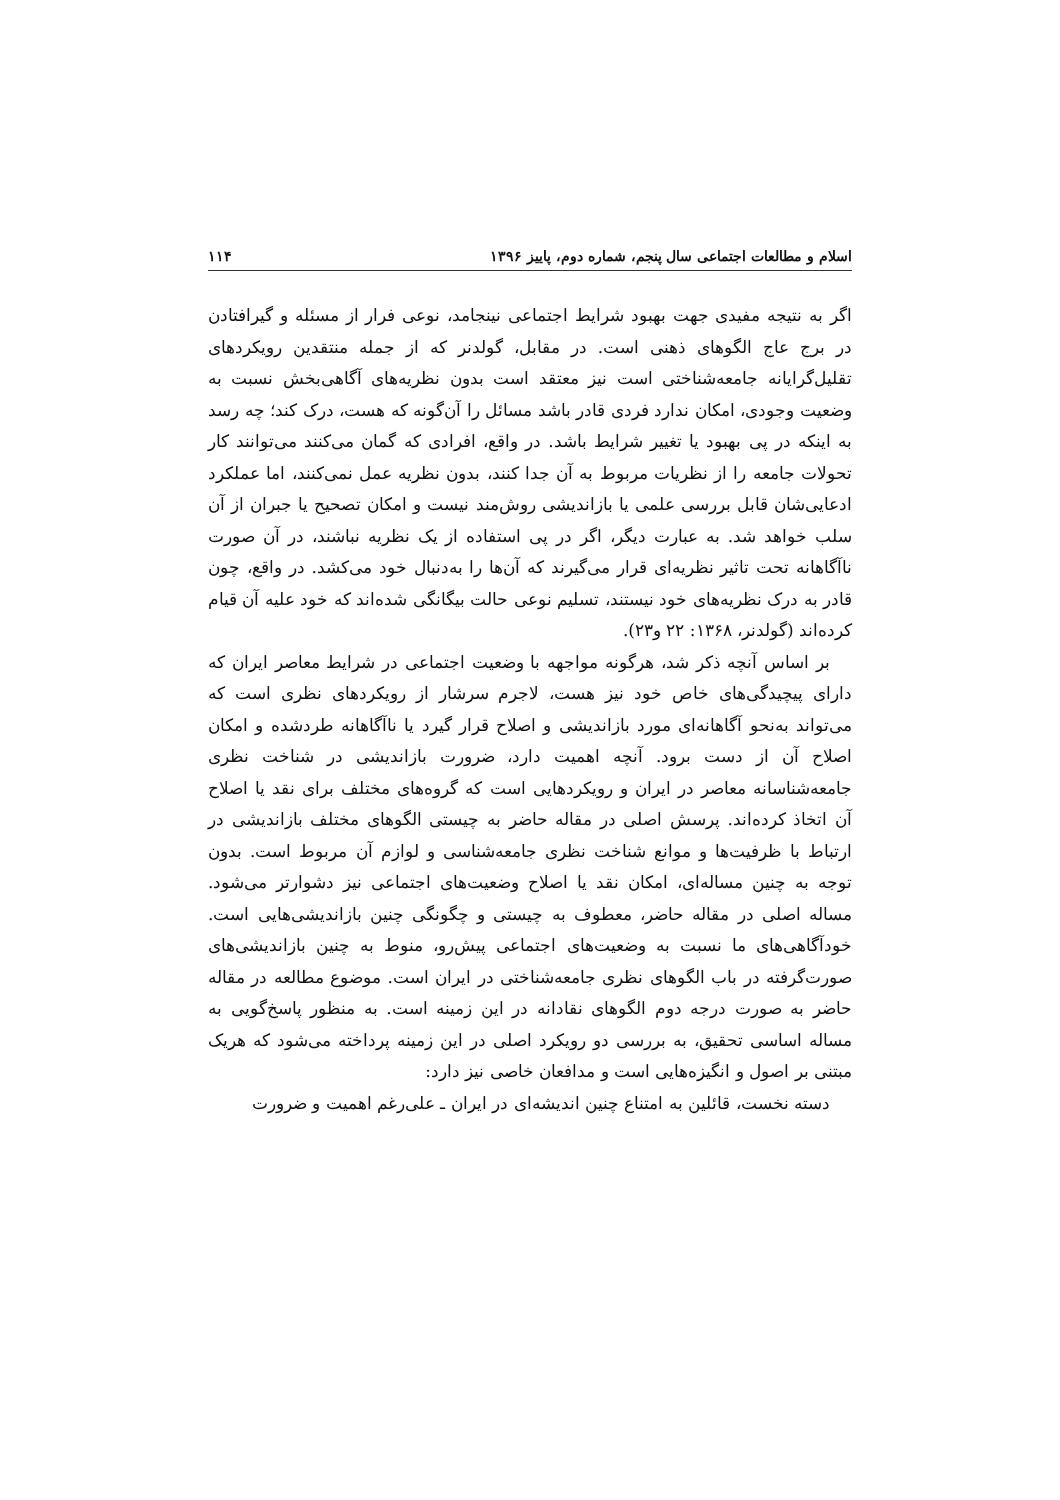اسلام و مطالعات اجتماعی سال پنجم، شماره دوم، پاییز ۱۳۹۶ ۱۱۴
اگر به نتیجه مفیدی جهت بهبود شرایط اجتماعی نینجامد، نوعی فرار از مسئله و گیرافتادن در برج عاج الگوهای ذهنی است. در مقابل، گولدنر که از جمله منتقدین رویکردهای تقلیل‌گرایانه جامعه‌شناختی است نیز معتقد است بدون نظریه‌های آگاهی‌بخش نسبت به وضعیت وجودی، امکان ندارد فردی قادر باشد مسائل را آن‌گونه که هست، درک کند؛ چه رسد به اینکه در پی بهبود یا تغییر شرایط باشد. در واقع، افرادی که گمان می‌کنند می‌توانند کار تحولات جامعه را از نظریات مربوط به آن جدا کنند، بدون نظریه عمل نمی‌کنند، اما عملکرد ادعایی‌شان قابل بررسی علمی یا بازاندیشی روش‌مند نیست و امکان تصحیح یا جبران از آن سلب خواهد شد. به عبارت دیگر، اگر در پی استفاده از یک نظریه نباشند، در آن صورت ناآگاهانه تحت تاثیر نظریه‌ای قرار می‌گیرند که آن‌ها را به‌دنبال خود می‌کشد. در واقع، چون قادر به درک نظریه‌های خود نیستند، تسلیم نوعی حالت بیگانگی شده‌اند که خود علیه آن قیام کرده‌اند (گولدنر، ۱۳۶۸: ۲۲ و۲۳).
بر اساس آنچه ذکر شد، هرگونه مواجهه با وضعیت اجتماعی در شرایط معاصر ایران که دارای پیچیدگی‌های خاص خود نیز هست، لاجرم سرشار از رویکردهای نظری است که می‌تواند به‌نحو آگاهانه‌ای مورد بازاندیشی و اصلاح قرار گیرد یا ناآگاهانه طردشده و امکان اصلاح آن از دست برود. آنچه اهمیت دارد، ضرورت بازاندیشی در شناخت نظری جامعه‌شناسانه معاصر در ایران و رویکردهایی است که گروه‌های مختلف برای نقد یا اصلاح آن اتخاذ کرده‌اند. پرسش اصلی در مقاله حاضر به چیستی الگوهای مختلف بازاندیشی در ارتباط با ظرفیت‌ها و موانع شناخت نظری جامعه‌شناسی و لوازم آن مربوط است. بدون توجه به چنین مساله‌ای، امکان نقد یا اصلاح وضعیت‌های اجتماعی نیز دشوارتر می‌شود. مساله اصلی در مقاله حاضر، معطوف به چیستی و چگونگی چنین بازاندیشی‌هایی است. خودآگاهی‌های ما نسبت به وضعیت‌های اجتماعی پیش‌رو، منوط به چنین بازاندیشی‌های صورت‌گرفته در باب الگوهای نظری جامعه‌شناختی در ایران است. موضوع مطالعه در مقاله حاضر به صورت درجه دوم الگوهای نقادانه در این زمینه است. به منظور پاسخ‌گویی به مساله اساسی تحقیق، به بررسی دو رویکرد اصلی در این زمینه پرداخته می‌شود که هریک مبتنی بر اصول و انگیزه‌هایی است و مدافعان خاصی نیز دارد:
دسته نخست، قائلین به امتناع چنین اندیشه‌ای در ایران ـ علی‌رغم اهمیت و ضرورت